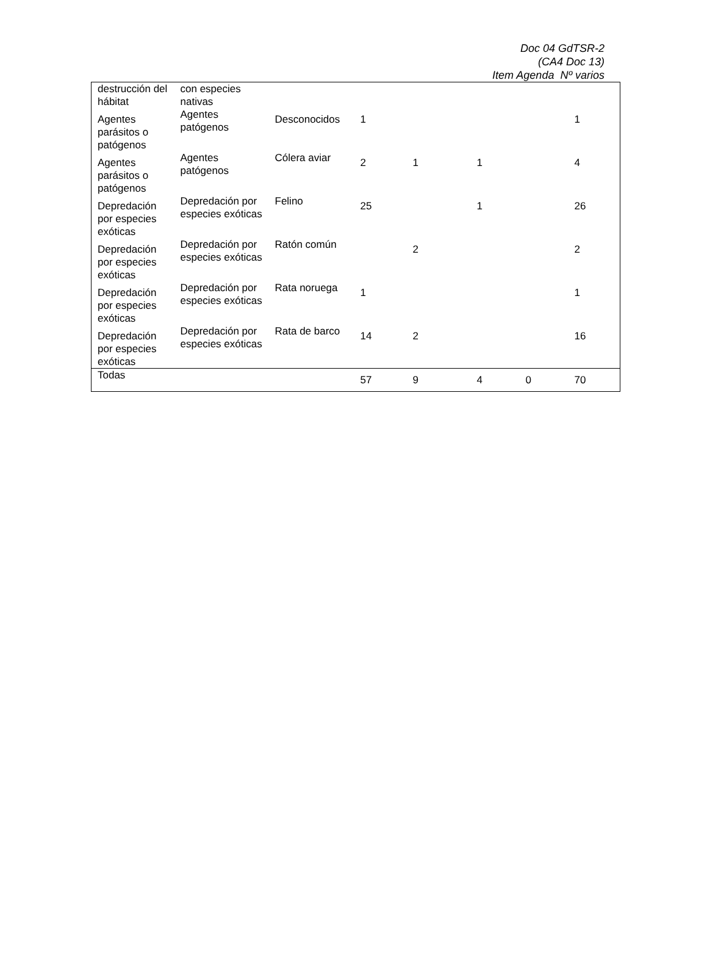Doc 04 GdTSR-2
(CA4 Doc 13)
Item Agenda Nº varios
| destrucción del hábitat | con especies nativas | | | | | | |
| Agentes parásitos o patógenos | Agentes patógenos | Desconocidos | 1 | | | | 1 |
| Agentes parásitos o patógenos | Agentes patógenos | Cólera aviar | 2 | 1 | 1 | | 4 |
| Depredación por especies exóticas | Depredación por especies exóticas | Felino | 25 | | 1 | | 26 |
| Depredación por especies exóticas | Depredación por especies exóticas | Ratón común | | 2 | | | 2 |
| Depredación por especies exóticas | Depredación por especies exóticas | Rata noruega | 1 | | | | 1 |
| Depredación por especies exóticas | Depredación por especies exóticas | Rata de barco | 14 | 2 | | | 16 |
| Todas | | | 57 | 9 | 4 | 0 | 70 |